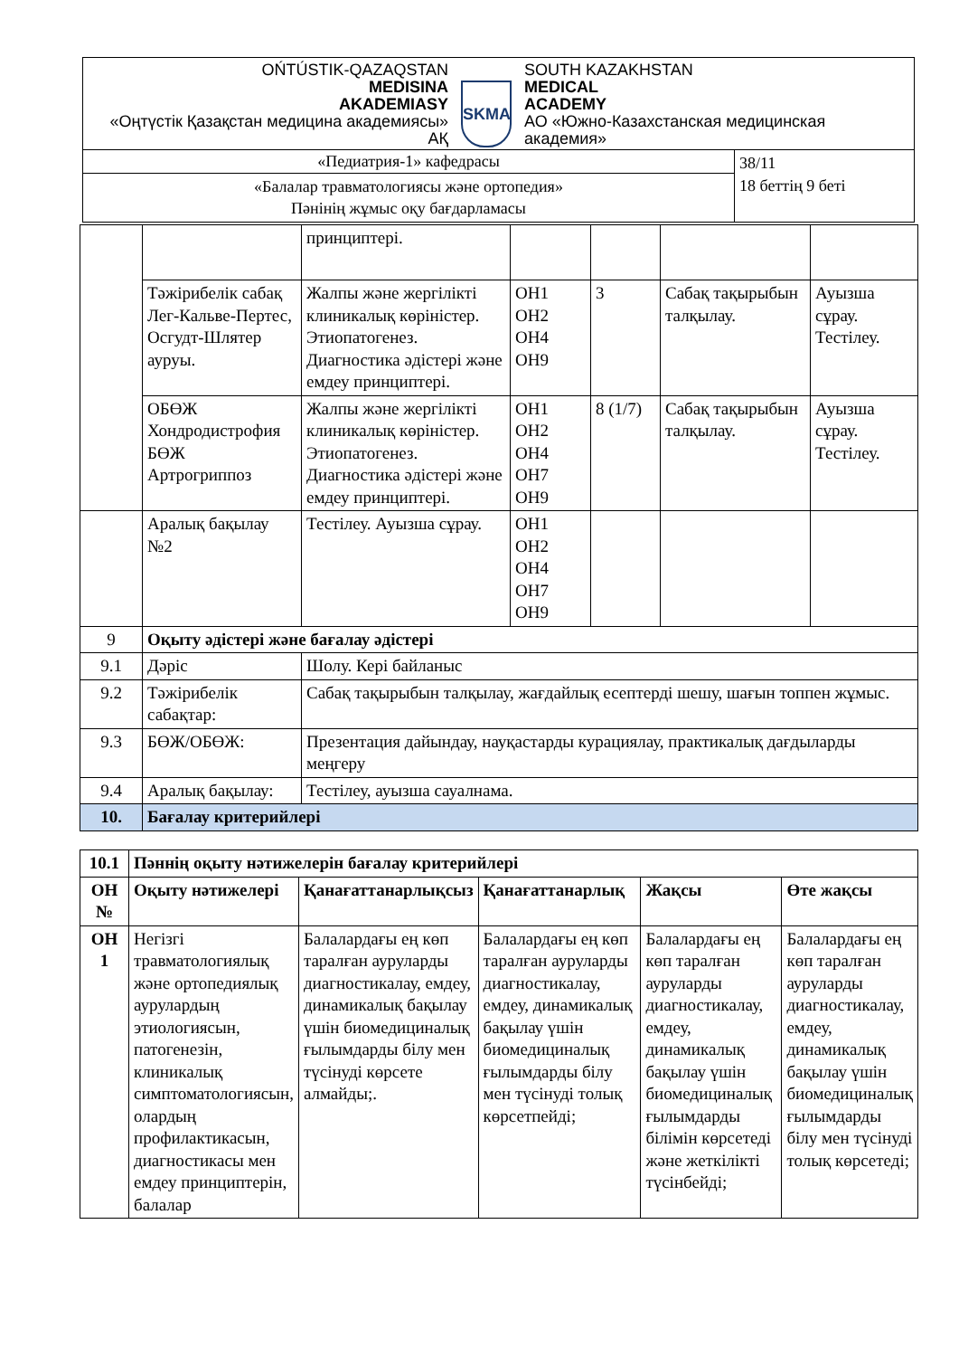| OŃTÚSTIK-QAZAQSTAN MEDISINA AKADEMIASY «Оңтүстік Қазақстан медицина академиясы» АҚ SKMA SOUTH KAZAKHSTAN MEDICAL ACADEMY АО «Южно-Казахстанская медицинская академия» | |
| «Педиатрия-1» кафедрасы | 38/11 18 беттің 9 беті |
| «Балалар травматологиясы және ортопедия» Пәнінің жұмыс оқу бағдарламасы | |
| | | принциптері. | | | | |
| | Тәжірибелік сабақ Лег-Кальве-Пертес, Осгудт-Шлятер ауруы. | Жалпы және жергілікті клиникалық көріністер. Этиопатогенез. Диагностика әдістері және емдеу принциптері. | ОН1 ОН2 ОН4 ОН9 | 3 | Сабақ тақырыбын талқылау. | Ауызша сұрау. Тестілеу. |
| | ОБӨЖ Хондродистрофия БӨЖ Артрогриппоз | Жалпы және жергілікті клиникалық көріністер. Этиопатогенез. Диагностика әдістері және емдеу принциптері. | ОН1 ОН2 ОН4 ОН7 ОН9 | 8 (1/7) | Сабақ тақырыбын талқылау. | Ауызша сұрау. Тестілеу. |
| | Аралық бақылау №2 | Тестілеу. Ауызша сұрау. | ОН1 ОН2 ОН4 ОН7 ОН9 | | | |
| 9 | Оқыту әдістері және бағалау әдістері | | | | | |
| 9.1 | Дәріс | Шолу. Кері байланыс | | | | |
| 9.2 | Тәжірибелік сабақтар: | Сабақ тақырыбын талқылау, жағдайлық есептерді шешу, шағын топпен жұмыс. | | | | |
| 9.3 | БӨЖ/ОБӨЖ: | Презентация дайындау, науқастарды курациялау, практикалық дағдыларды меңгеру | | | | |
| 9.4 | Аралық бақылау: | Тестілеу, ауызша сауалнама. | | | | |
| 10. | Бағалау критерийлері | | | | | |
| 10.1 | Пәннің оқыту нәтижелерін бағалау критерийлері | | | | |
| ОН № | Оқыту нәтижелері | Қанағаттанарлықсыз | Қанағаттанарлық | Жақсы | Өте жақсы |
| ОН 1 | Негізгі травматологиялық және ортопедиялық аурулардың этиологиясын, патогенезін, клиникалық симптоматологиясын, олардың профилактикасын, диагностикасы мен емдеу принциптерін, балалар | Балалардағы ең көп таралған ауруларды диагностикалау, емдеу, динамикалық бақылау үшін биомедициналық ғылымдарды білу мен түсінуді көрсете алмайды;. | Балалардағы ең көп таралған ауруларды диагностикалау, емдеу, динамикалық бақылау үшін биомедициналық ғылымдарды білу мен түсінуді толық көрсетпейді; | Балалардағы ең көп таралған ауруларды диагностикалау, емдеу, динамикалық бақылау үшін биомедициналық ғылымдарды білімін көрсетеді және жеткілікті түсінбейді; | Балалардағы ең көп таралған ауруларды диагностикалау, емдеу, динамикалық бақылау үшін биомедициналық ғылымдарды білу мен түсінуді толық көрсетеді; |